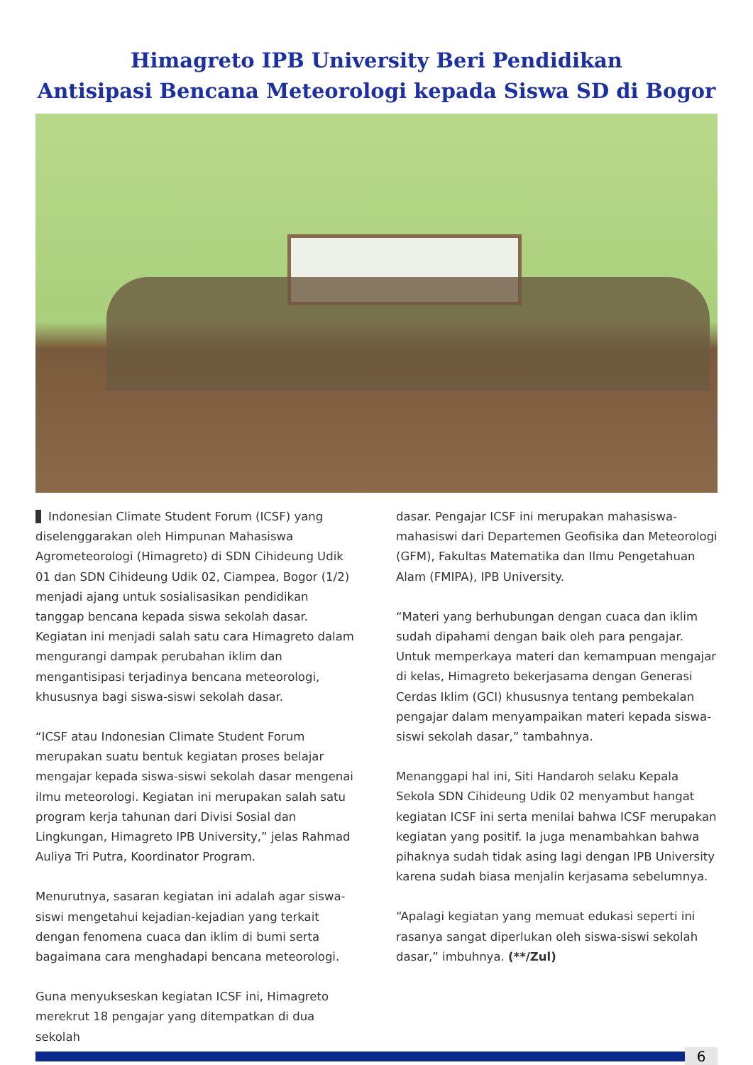Himagreto IPB University Beri Pendidikan
Antisipasi Bencana Meteorologi kepada Siswa SD di Bogor
Indonesian Climate Student Forum (ICSF) yang diselenggarakan oleh Himpunan Mahasiswa Agrometeorologi (Himagreto) di SDN Cihideung Udik 01 dan SDN Cihideung Udik 02, Ciampea, Bogor (1/2) menjadi ajang untuk sosialisasikan pendidikan tanggap bencana kepada siswa sekolah dasar. Kegiatan ini menjadi salah satu cara Himagreto dalam mengurangi dampak perubahan iklim dan mengantisipasi terjadinya bencana meteorologi, khususnya bagi siswa-siswi sekolah dasar.
“ICSF atau Indonesian Climate Student Forum merupakan suatu bentuk kegiatan proses belajar mengajar kepada siswa-siswi sekolah dasar mengenai ilmu meteorologi. Kegiatan ini merupakan salah satu program kerja tahunan dari Divisi Sosial dan Lingkungan, Himagreto IPB University,” jelas Rahmad Auliya Tri Putra, Koordinator Program.
Menurutnya, sasaran kegiatan ini adalah agar siswa-siswi mengetahui kejadian-kejadian yang terkait dengan fenomena cuaca dan iklim di bumi serta bagaimana cara menghadapi bencana meteorologi.
Guna menyukseskan kegiatan ICSF ini, Himagreto merekrut 18 pengajar yang ditempatkan di dua sekolah
dasar. Pengajar ICSF ini merupakan mahasiswa-mahasiswi dari Departemen Geofisika dan Meteorologi (GFM), Fakultas Matematika dan Ilmu Pengetahuan Alam (FMIPA), IPB University.
“Materi yang berhubungan dengan cuaca dan iklim sudah dipahami dengan baik oleh para pengajar. Untuk memperkaya materi dan kemampuan mengajar di kelas, Himagreto bekerjasama dengan Generasi Cerdas Iklim (GCI) khususnya tentang pembekalan pengajar dalam menyampaikan materi kepada siswa-siswi sekolah dasar,” tambahnya.
Menanggapi hal ini, Siti Handaroh selaku Kepala Sekola SDN Cihideung Udik 02 menyambut hangat kegiatan ICSF ini serta menilai bahwa ICSF merupakan kegiatan yang positif. Ia juga menambahkan bahwa pihaknya sudah tidak asing lagi dengan IPB University karena sudah biasa menjalin kerjasama sebelumnya.
“Apalagi kegiatan yang memuat edukasi seperti ini rasanya sangat diperlukan oleh siswa-siswi sekolah dasar,” imbuhnya. (**/Zul)
6